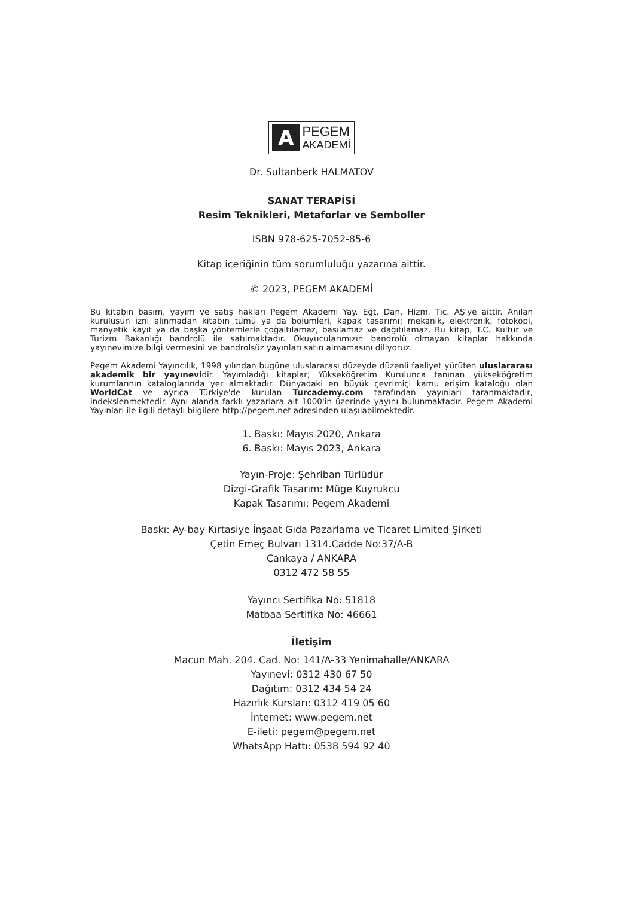A
PEGEM
AKADEMİ
Dr. Sultanberk HALMATOV
SANAT TERAPİSİ
Resim Teknikleri, Metaforlar ve Semboller
ISBN 978-625-7052-85-6
Kitap içeriğinin tüm sorumluluğu yazarına aittir.
© 2023, PEGEM AKADEMİ
Bu kitabın basım, yayım ve satış hakları Pegem Akademi Yay. Eğt. Dan. Hizm. Tic. AŞ'ye aittir. Anılan kuruluşun izni alınmadan kitabın tümü ya da bölümleri, kapak tasarımı; mekanik, elektronik, fotokopi, manyetik kayıt ya da başka yöntemlerle çoğaltılamaz, basılamaz ve dağıtılamaz. Bu kitap, T.C. Kültür ve Turizm Bakanlığı bandrolü ile satılmaktadır. Okuyucularımızın bandrolü olmayan kitaplar hakkında yayınevimize bilgi vermesini ve bandrolsüz yayınları satın almamasını diliyoruz.
Pegem Akademi Yayıncılık, 1998 yılından bugüne uluslararası düzeyde düzenli faaliyet yürüten uluslararası akademik bir yayınevidir. Yayımladığı kitaplar; Yükseköğretim Kurulunca tanınan yükseköğretim kurumlarının kataloglarında yer almaktadır. Dünyadaki en büyük çevrimiçi kamu erişim kataloğu olan WorldCat ve ayrıca Türkiye'de kurulan Turcademy.com tarafından yayınları taranmaktadır, indekslenmektedir. Aynı alanda farklı yazarlara ait 1000'in üzerinde yayını bulunmaktadır. Pegem Akademi Yayınları ile ilgili detaylı bilgilere http://pegem.net adresinden ulaşılabilmektedir.
1. Baskı: Mayıs 2020, Ankara
6. Baskı: Mayıs 2023, Ankara
Yayın-Proje: Şehriban Türlüdür
Dizgi-Grafik Tasarım: Müge Kuyrukcu
Kapak Tasarımı: Pegem Akademi
Baskı: Ay-bay Kırtasiye İnşaat Gıda Pazarlama ve Ticaret Limited Şirketi
Çetin Emeç Bulvarı 1314.Cadde No:37/A-B
Çankaya / ANKARA
0312 472 58 55
Yayıncı Sertifika No: 51818
Matbaa Sertifika No: 46661
İletişim
Macun Mah. 204. Cad. No: 141/A-33 Yenimahalle/ANKARA
Yayınevi: 0312 430 67 50
Dağıtım: 0312 434 54 24
Hazırlık Kursları: 0312 419 05 60
İnternet: www.pegem.net
E-ileti: pegem@pegem.net
WhatsApp Hattı: 0538 594 92 40